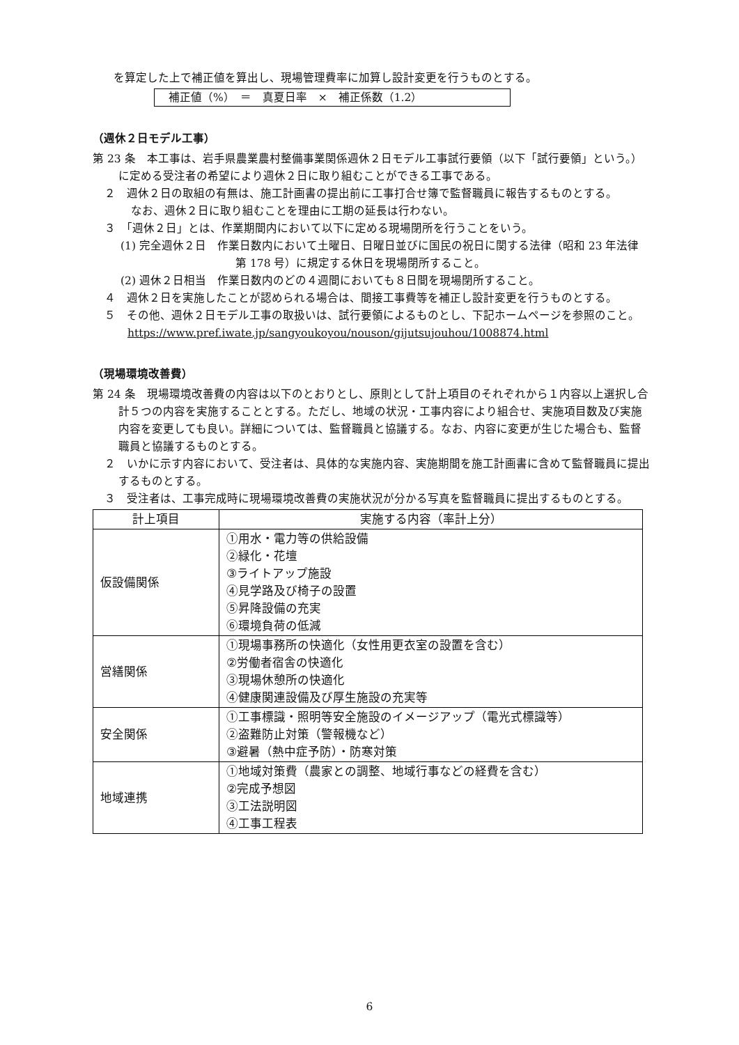を算定した上で補正値を算出し、現場管理費率に加算し設計変更を行うものとする。
補正値（%）　＝　真夏日率　×　補正係数（1.2）
（週休２日モデル工事）
第 23 条　本工事は、岩手県農業農村整備事業関係週休２日モデル工事試行要領（以下「試行要領」という。）に定める受注者の希望により週休２日に取り組むことができる工事である。
２　週休２日の取組の有無は、施工計画書の提出前に工事打合せ簿で監督職員に報告するものとする。
なお、週休２日に取り組むことを理由に工期の延長は行わない。
３　「週休２日」とは、作業期間内において以下に定める現場閉所を行うことをいう。
(1) 完全週休２日　作業日数内において土曜日、日曜日並びに国民の祝日に関する法律（昭和 23 年法律第 178 号）に規定する休日を現場閉所すること。
(2) 週休２日相当　作業日数内のどの４週間においても８日間を現場閉所すること。
４　週休２日を実施したことが認められる場合は、間接工事費等を補正し設計変更を行うものとする。
５　その他、週休２日モデル工事の取扱いは、試行要領によるものとし、下記ホームページを参照のこと。
https://www.pref.iwate.jp/sangyoukoyou/nouson/gijutsujouhou/1008874.html
（現場環境改善費）
第 24 条　現場環境改善費の内容は以下のとおりとし、原則として計上項目のそれぞれから１内容以上選択し合計５つの内容を実施することとする。ただし、地域の状況・工事内容により組合せ、実施項目数及び実施内容を変更しても良い。詳細については、監督職員と協議する。なお、内容に変更が生じた場合も、監督職員と協議するものとする。
２　いかに示す内容において、受注者は、具体的な実施内容、実施期間を施工計画書に含めて監督職員に提出するものとする。
３　受注者は、工事完成時に現場環境改善費の実施状況が分かる写真を監督職員に提出するものとする。
| 計上項目 | 実施する内容（率計上分） |
| --- | --- |
| 仮設備関係 | ①用水・電力等の供給設備 ②緑化・花壇 ③ライトアップ施設 ④見学路及び椅子の設置 ⑤昇降設備の充実 ⑥環境負荷の低減 |
| 営繕関係 | ①現場事務所の快適化（女性用更衣室の設置を含む） ②労働者宿舎の快適化 ③現場休憩所の快適化 ④健康関連設備及び厚生施設の充実等 |
| 安全関係 | ①工事標識・照明等安全施設のイメージアップ（電光式標識等） ②盗難防止対策（警報機など） ③避暑（熱中症予防）・防寒対策 |
| 地域連携 | ①地域対策費（農家との調整、地域行事などの経費を含む） ②完成予想図 ③工法説明図 ④工事工程表 |
6